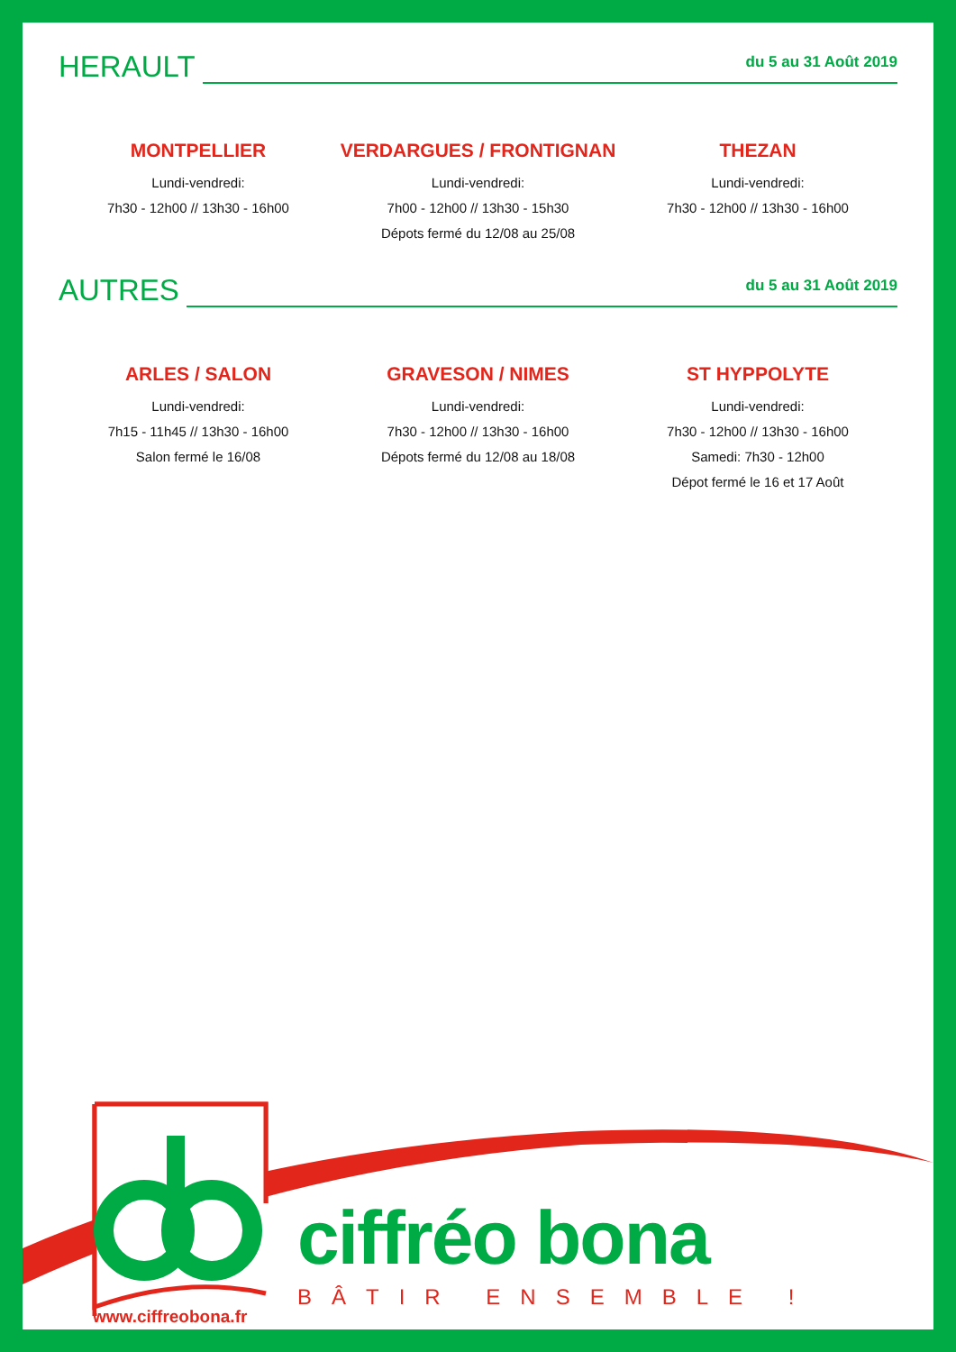HERAULT
du 5 au 31 Août 2019
MONTPELLIER
Lundi-vendredi:
7h30 - 12h00 // 13h30 - 16h00
VERDARGUES / FRONTIGNAN
Lundi-vendredi:
7h00 - 12h00 // 13h30 - 15h30
Dépots fermé du 12/08 au 25/08
THEZAN
Lundi-vendredi:
7h30 - 12h00 // 13h30 - 16h00
AUTRES
du 5 au 31 Août 2019
ARLES / SALON
Lundi-vendredi:
7h15 - 11h45 // 13h30 - 16h00
Salon fermé le 16/08
GRAVESON / NIMES
Lundi-vendredi:
7h30 - 12h00 // 13h30 - 16h00
Dépots fermé du 12/08 au 18/08
ST HYPPOLYTE
Lundi-vendredi:
7h30 - 12h00 // 13h30 - 16h00
Samedi: 7h30 - 12h00
Dépot fermé le 16 et 17 Août
ciffréo bona
BÂTIR ENSEMBLE !
www.ciffreobona.fr